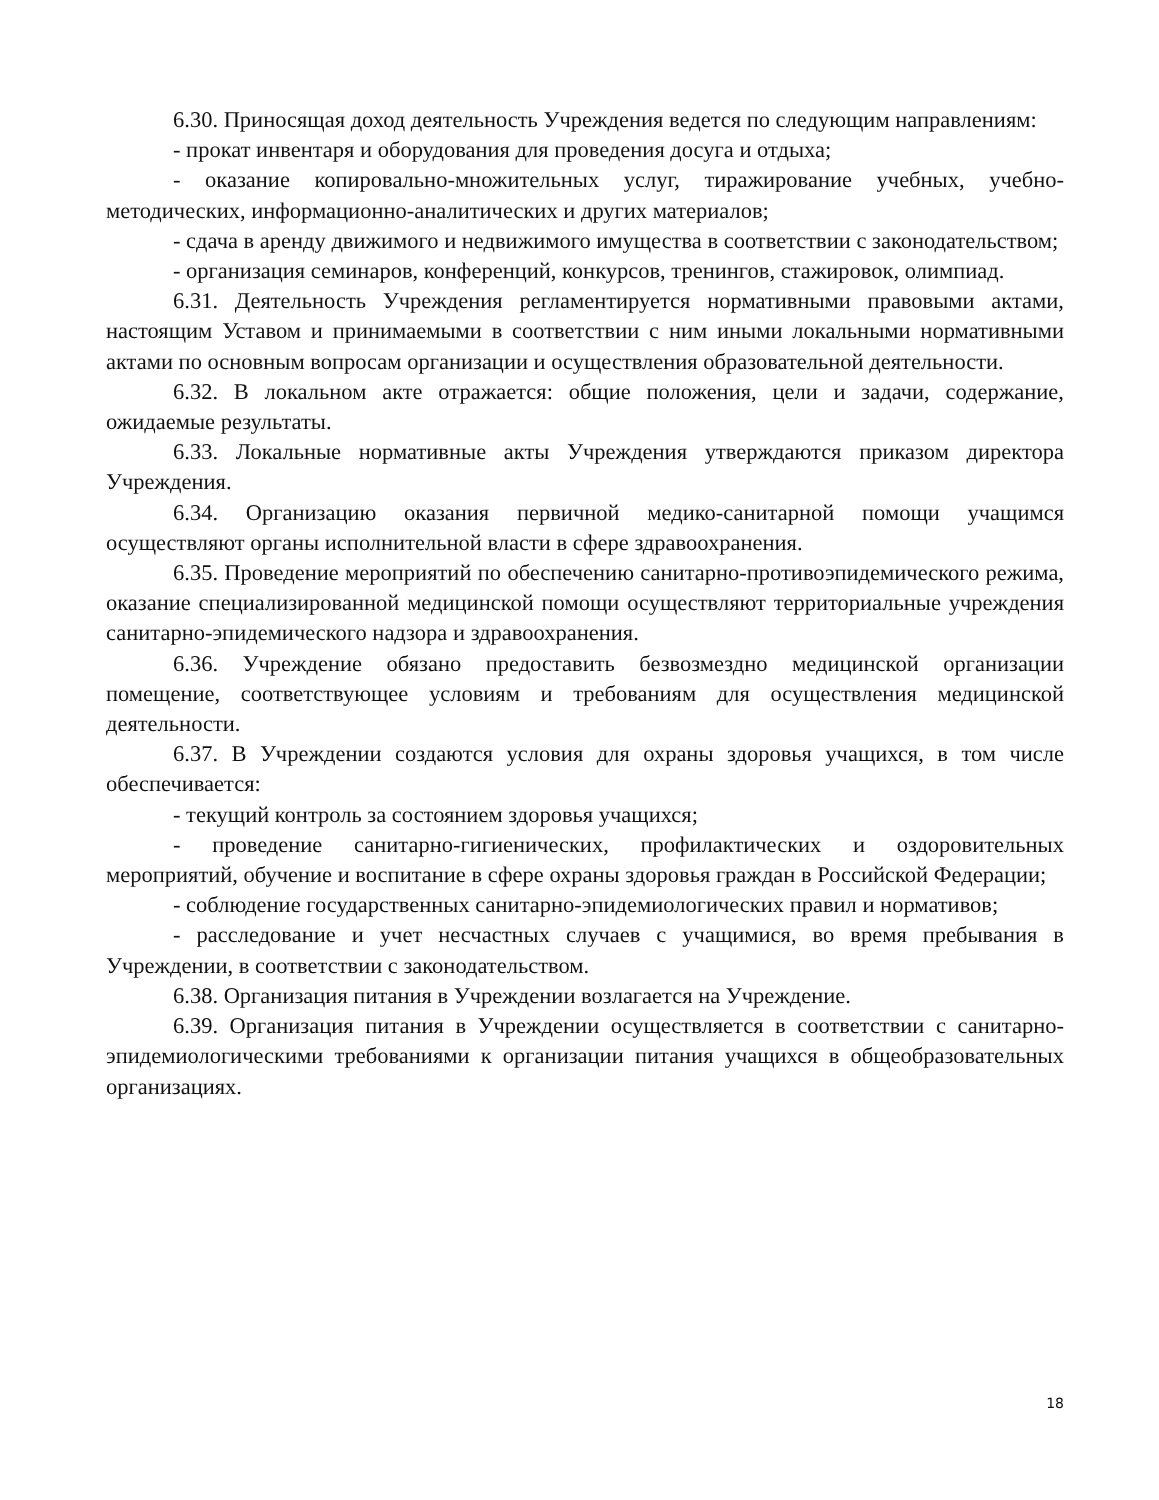6.30. Приносящая доход деятельность Учреждения ведется по следующим направлениям:
- прокат инвентаря и оборудования для проведения досуга и отдыха;
- оказание копировально-множительных услуг, тиражирование учебных, учебно-методических, информационно-аналитических и других материалов;
- сдача в аренду движимого и недвижимого имущества в соответствии с законодательством;
- организация семинаров, конференций, конкурсов, тренингов, стажировок, олимпиад.
6.31. Деятельность Учреждения регламентируется нормативными правовыми актами, настоящим Уставом и принимаемыми в соответствии с ним иными локальными нормативными актами по основным вопросам организации и осуществления образовательной деятельности.
6.32. В локальном акте отражается: общие положения, цели и задачи, содержание, ожидаемые результаты.
6.33. Локальные нормативные акты Учреждения утверждаются приказом директора Учреждения.
6.34. Организацию оказания первичной медико-санитарной помощи учащимся осуществляют органы исполнительной власти в сфере здравоохранения.
6.35. Проведение мероприятий по обеспечению санитарно-противоэпидемического режима, оказание специализированной медицинской помощи осуществляют территориальные учреждения санитарно-эпидемического надзора и здравоохранения.
6.36. Учреждение обязано предоставить безвозмездно медицинской организации помещение, соответствующее условиям и требованиям для осуществления медицинской деятельности.
6.37. В Учреждении создаются условия для охраны здоровья учащихся, в том числе обеспечивается:
- текущий контроль за состоянием здоровья учащихся;
- проведение санитарно-гигиенических, профилактических и оздоровительных мероприятий, обучение и воспитание в сфере охраны здоровья граждан в Российской Федерации;
- соблюдение государственных санитарно-эпидемиологических правил и нормативов;
- расследование и учет несчастных случаев с учащимися, во время пребывания в Учреждении, в соответствии с законодательством.
6.38. Организация питания в Учреждении возлагается на Учреждение.
6.39. Организация питания в Учреждении осуществляется в соответствии с санитарно-эпидемиологическими требованиями к организации питания учащихся в общеобразовательных организациях.
18